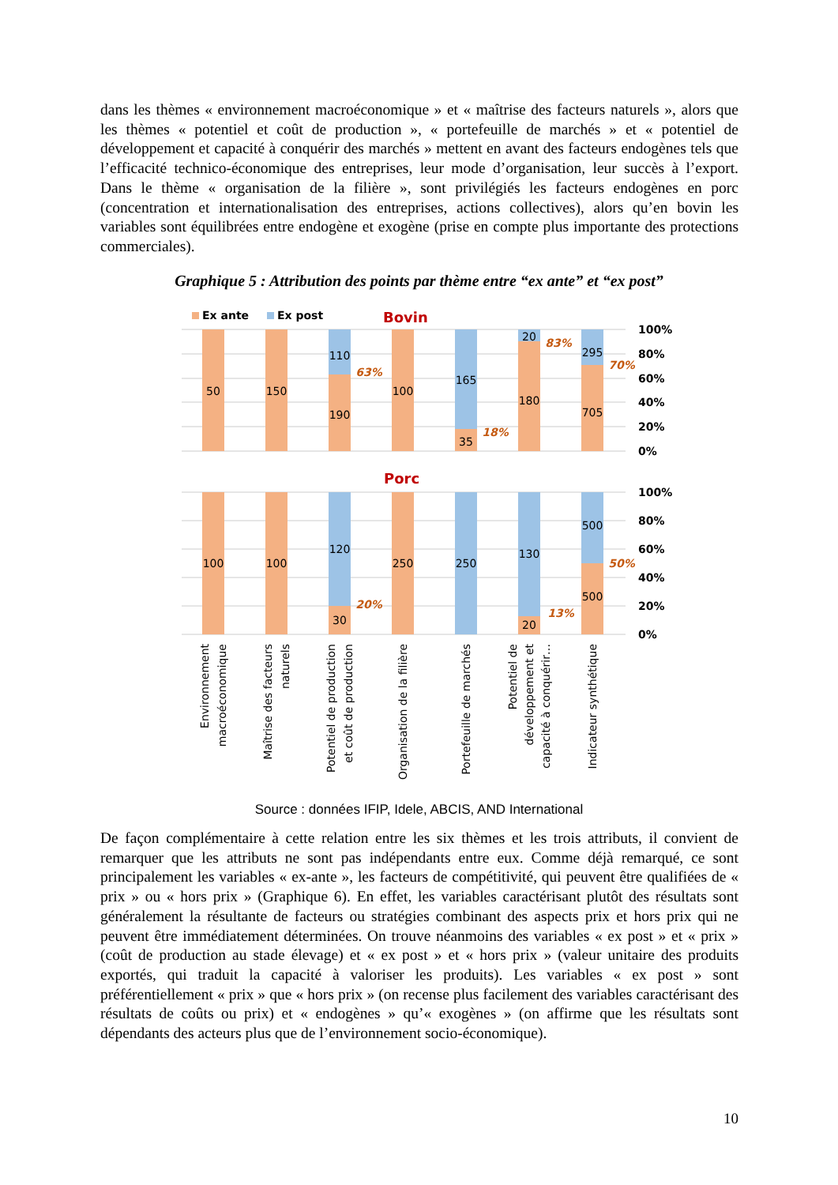dans les thèmes « environnement macroéconomique » et « maîtrise des facteurs naturels », alors que les thèmes « potentiel et coût de production », « portefeuille de marchés » et « potentiel de développement et capacité à conquérir des marchés » mettent en avant des facteurs endogènes tels que l’efficacité technico-économique des entreprises, leur mode d’organisation, leur succès à l’export. Dans le thème « organisation de la filière », sont privilégiés les facteurs endogènes en porc (concentration et internationalisation des entreprises, actions collectives), alors qu’en bovin les variables sont équilibrées entre endogène et exogène (prise en compte plus importante des protections commerciales).
Graphique 5 : Attribution des points par thème entre “ex ante” et “ex post”
Ex ante
Ex post
Bovin
50
150
110
190
100
165
35
20
180
295
705
63%
18%
83%
70%
100%
80%
60%
40%
20%
0%
Porc
100
100
120
30
250
250
130
20
500
500
20%
13%
50%
100%
80%
60%
40%
20%
0%
Environnement
macroéconomique
Maîtrise des facteurs
naturels
Potentiel de production
et coût de production
Organisation de la filière
Portefeuille de marchés
Potentiel de
développement et
capacité à conquérir…
Indicateur synthétique
Source : données IFIP, Idele, ABCIS, AND International
De façon complémentaire à cette relation entre les six thèmes et les trois attributs, il convient de remarquer que les attributs ne sont pas indépendants entre eux. Comme déjà remarqué, ce sont principalement les variables « ex-ante », les facteurs de compétitivité, qui peuvent être qualifiées de « prix » ou « hors prix » (Graphique 6). En effet, les variables caractérisant plutôt des résultats sont généralement la résultante de facteurs ou stratégies combinant des aspects prix et hors prix qui ne peuvent être immédiatement déterminées. On trouve néanmoins des variables « ex post » et « prix » (coût de production au stade élevage) et « ex post » et « hors prix » (valeur unitaire des produits exportés, qui traduit la capacité à valoriser les produits). Les variables « ex post » sont préférentiellement « prix » que « hors prix » (on recense plus facilement des variables caractérisant des résultats de coûts ou prix) et « endogènes » qu’« exogènes » (on affirme que les résultats sont dépendants des acteurs plus que de l’environnement socio-économique).
10